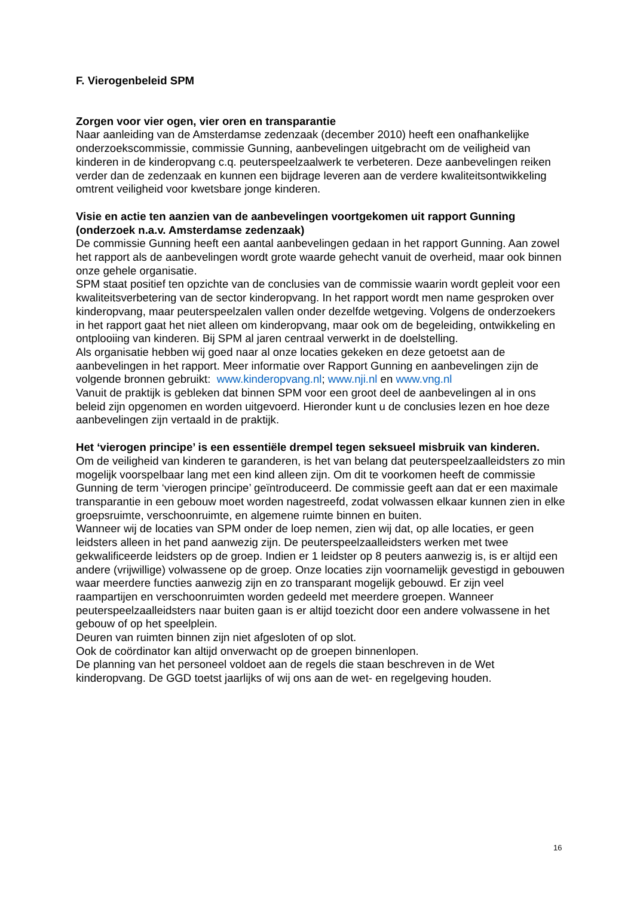F. Vierogenbeleid SPM
Zorgen voor vier ogen, vier oren en transparantie
Naar aanleiding van de Amsterdamse zedenzaak (december 2010) heeft een onafhankelijke onderzoekscommissie, commissie Gunning, aanbevelingen uitgebracht om de veiligheid van kinderen in de kinderopvang c.q. peuterspeelzaalwerk te verbeteren. Deze aanbevelingen reiken verder dan de zedenzaak en kunnen een bijdrage leveren aan de verdere kwaliteitsontwikkeling omtrent veiligheid voor kwetsbare jonge kinderen.
Visie en actie ten aanzien van de aanbevelingen voortgekomen uit rapport Gunning (onderzoek n.a.v. Amsterdamse zedenzaak)
De commissie Gunning heeft een aantal aanbevelingen gedaan in het rapport Gunning. Aan zowel het rapport als de aanbevelingen wordt grote waarde gehecht vanuit de overheid, maar ook binnen onze gehele organisatie.
SPM staat positief ten opzichte van de conclusies van de commissie waarin wordt gepleit voor een kwaliteitsverbetering van de sector kinderopvang. In het rapport wordt men name gesproken over kinderopvang, maar peuterspeelzalen vallen onder dezelfde wetgeving. Volgens de onderzoekers in het rapport gaat het niet alleen om kinderopvang, maar ook om de begeleiding, ontwikkeling en ontplooiing van kinderen. Bij SPM al jaren centraal verwerkt in de doelstelling.
Als organisatie hebben wij goed naar al onze locaties gekeken en deze getoetst aan de aanbevelingen in het rapport. Meer informatie over Rapport Gunning en aanbevelingen zijn de volgende bronnen gebruikt: www.kinderopvang.nl; www.nji.nl en www.vng.nl
Vanuit de praktijk is gebleken dat binnen SPM voor een groot deel de aanbevelingen al in ons beleid zijn opgenomen en worden uitgevoerd. Hieronder kunt u de conclusies lezen en hoe deze aanbevelingen zijn vertaald in de praktijk.
Het ‘vierogen principe’ is een essentiële drempel tegen seksueel misbruik van kinderen.
Om de veiligheid van kinderen te garanderen, is het van belang dat peuterspeelzaalleidsters zo min mogelijk voorspelbaar lang met een kind alleen zijn. Om dit te voorkomen heeft de commissie Gunning de term ‘vierogen principe’ geïntroduceerd. De commissie geeft aan dat er een maximale transparantie in een gebouw moet worden nagestreefd, zodat volwassen elkaar kunnen zien in elke groepsruimte, verschoonruimte, en algemene ruimte binnen en buiten.
Wanneer wij de locaties van SPM onder de loep nemen, zien wij dat, op alle locaties, er geen leidsters alleen in het pand aanwezig zijn. De peuterspeelzaalleidsters werken met twee gekwalificeerde leidsters op de groep. Indien er 1 leidster op 8 peuters aanwezig is, is er altijd een andere (vrijwillige) volwassene op de groep. Onze locaties zijn voornamelijk gevestigd in gebouwen waar meerdere functies aanwezig zijn en zo transparant mogelijk gebouwd. Er zijn veel raampartijen en verschoonruimten worden gedeeld met meerdere groepen. Wanneer peuterspeelzaalleidsters naar buiten gaan is er altijd toezicht door een andere volwassene in het gebouw of op het speelplein.
Deuren van ruimten binnen zijn niet afgesloten of op slot.
Ook de coördinator kan altijd onverwacht op de groepen binnenlopen.
De planning van het personeel voldoet aan de regels die staan beschreven in de Wet kinderopvang. De GGD toetst jaarlijks of wij ons aan de wet- en regelgeving houden.
16